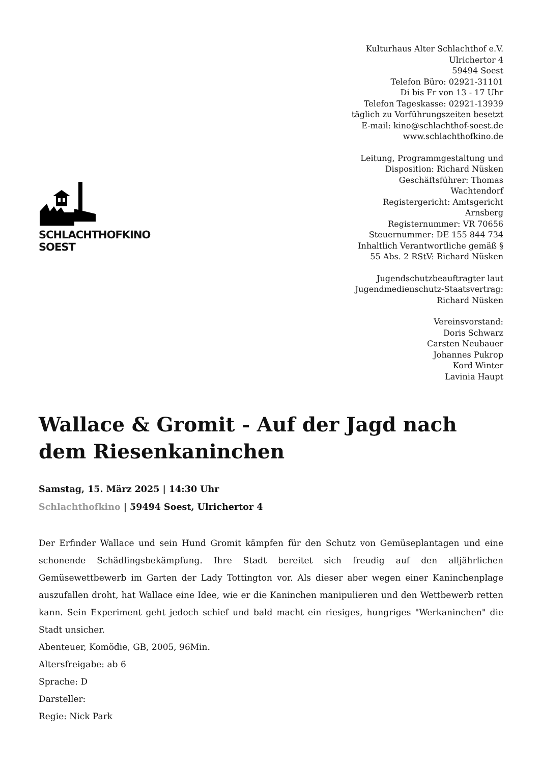SCHLACHTHOFKINO SOEST
Kulturhaus Alter Schlachthof e.V.
Ulrichertor 4
59494 Soest
Telefon Büro: 02921-31101
Di bis Fr von 13 - 17 Uhr
Telefon Tageskasse: 02921-13939
täglich zu Vorführungszeiten besetzt
E-mail: kino@schlachthof-soest.de
www.schlachthofkino.de
Leitung, Programmgestaltung und Disposition: Richard Nüsken
Geschäftsführer: Thomas Wachtendorf
Registergericht: Amtsgericht Arnsberg
Registernummer: VR 70656
Steuernummer: DE 155 844 734
Inhaltlich Verantwortliche gemäß § 55 Abs. 2 RStV: Richard Nüsken
Jugendschutzbeauftragter laut Jugendmedienschutz-Staatsvertrag: Richard Nüsken
Vereinsvorstand:
Doris Schwarz
Carsten Neubauer
Johannes Pukrop
Kord Winter
Lavinia Haupt
Wallace & Gromit - Auf der Jagd nach dem Riesenkaninchen
Samstag, 15. März 2025 | 14:30 Uhr
Schlachthofkino | 59494 Soest, Ulrichertor 4
Der Erfinder Wallace und sein Hund Gromit kämpfen für den Schutz von Gemüseplantagen und eine schonende Schädlingsbekämpfung. Ihre Stadt bereitet sich freudig auf den alljährlichen Gemüsewettbewerb im Garten der Lady Tottington vor. Als dieser aber wegen einer Kaninchenplage auszufallen droht, hat Wallace eine Idee, wie er die Kaninchen manipulieren und den Wettbewerb retten kann. Sein Experiment geht jedoch schief und bald macht ein riesiges, hungriges "Werkaninchen" die Stadt unsicher.
Abenteuer, Komödie, GB, 2005, 96Min.
Altersfreigabe: ab 6
Sprache: D
Darsteller:
Regie: Nick Park